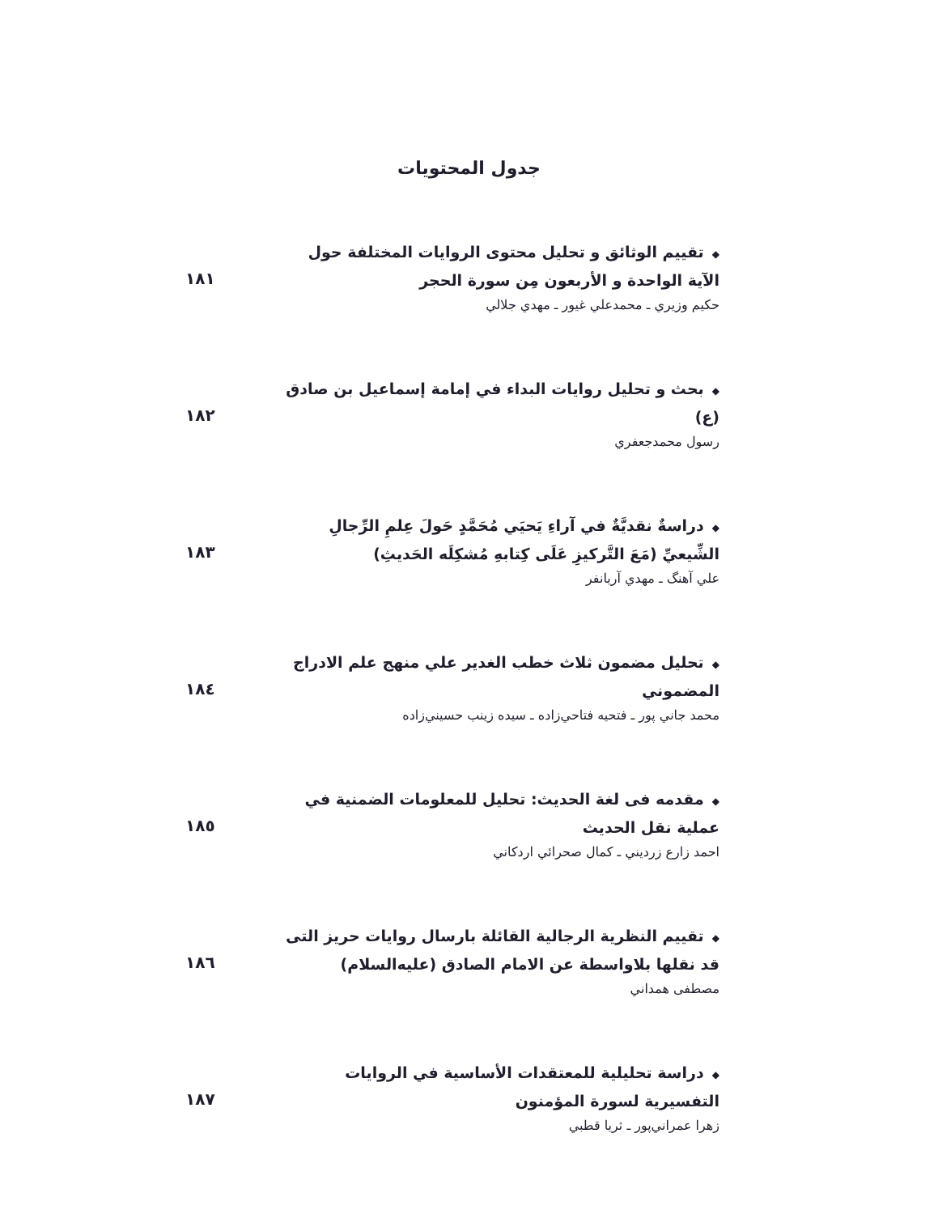جدول المحتويات
◆تقييم الوثائق و تحليل محتوى الروايات المختلفة حول الآية الواحدة و الأربعون مِن سورة الحجر
حكيم وزيري ـ محمدعلي غيور ـ مهدي جلالي
۱۸۱
◆بحث و تحليل روايات البداء في إمامة إسماعيل بن صادق (ع)
رسول محمدجعفري
۱۸۲
◆دراسةٌ نقديَّةٌ في آراءِ يَحيَي مُحَمَّدٍ حَولَ عِلمِ الرِّجالِ الشِّيعيِّ (مَعَ التَّركيزِ عَلَی كِتابهِ مُشكِلَه الحَديثِ)
علي آهنگ ـ مهدي آريانفر
۱۸۳
◆تحليل مضمون ثلاث خطب الغدير علي منهج علم الادراج المضموني
محمد جاني پور ـ فتحيه فتاحي‌زاده ـ سيده زينب حسيني‌زاده
۱۸٤
◆مقدمه فی لغة الحديث: تحليل للمعلومات الضمنية في عملية نقل الحديث
احمد زارع زرديني ـ كمال صحرائي اردكاني
۱۸٥
◆تقييم النظرية الرجالية القائلة بارسال روايات حريز التی قد نقلها بلاواسطة عن الامام الصادق (عليه‌السلام)
مصطفی همداني
۱۸٦
◆دراسة تحليلية للمعتقدات الأساسية في الروايات التفسيرية لسورة المؤمنون
زهرا عمراني‌پور ـ ثريا قطبي
۱۸۷